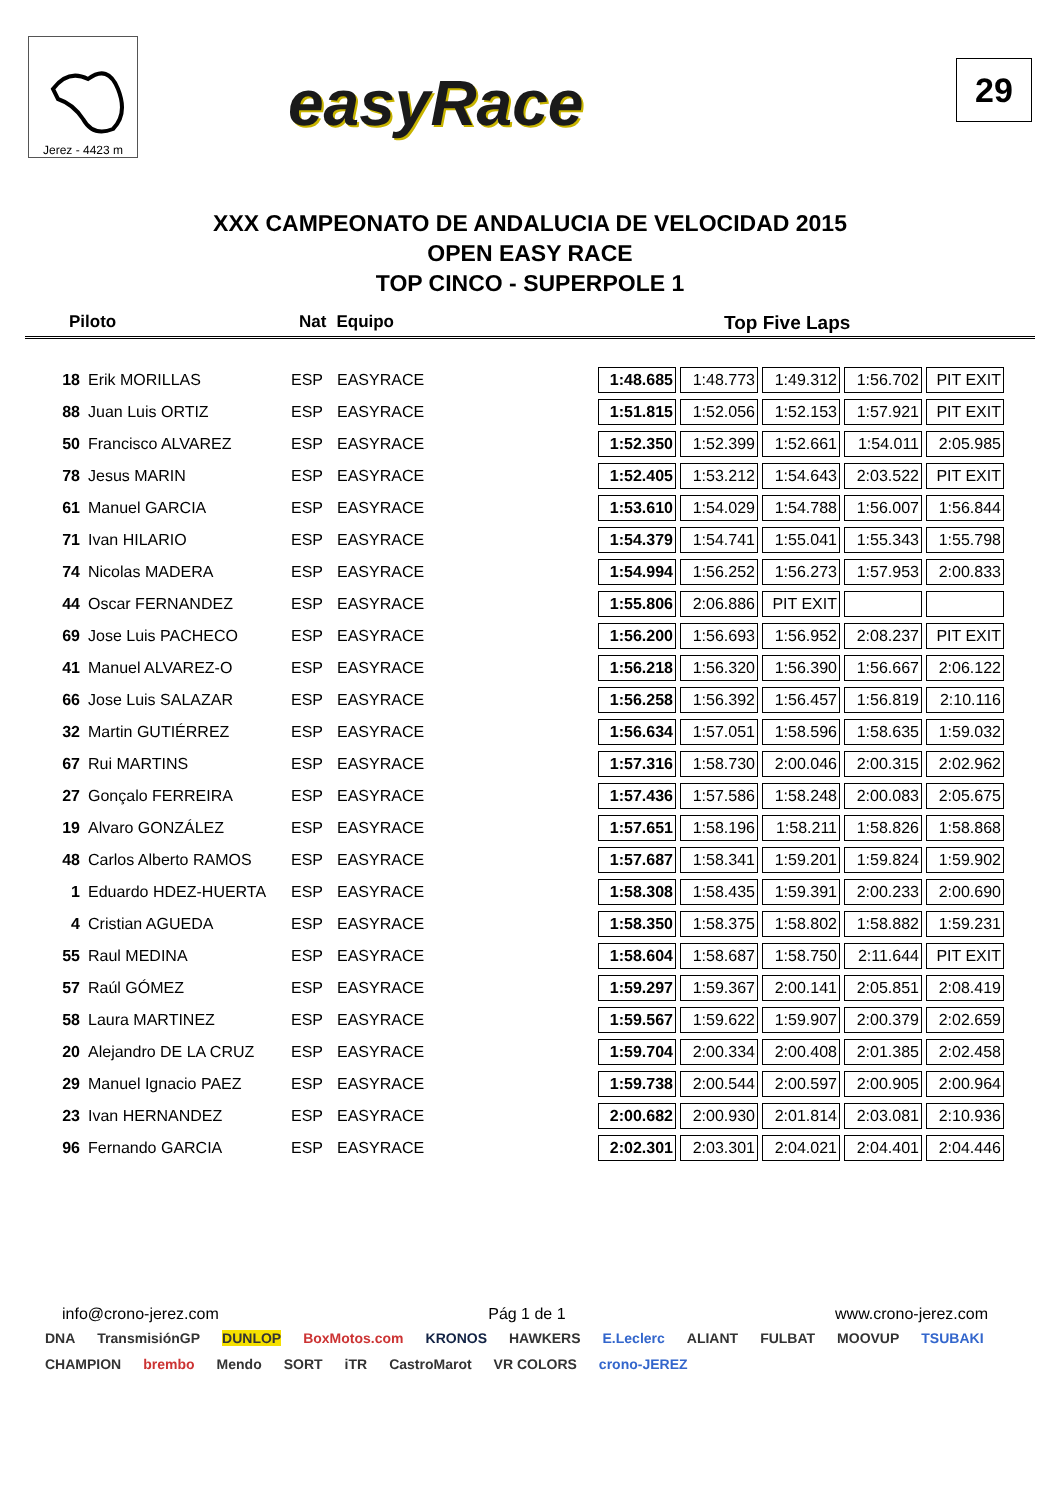Jerez - 4423 m
easyRace
29
XXX CAMPEONATO DE ANDALUCIA DE VELOCIDAD 2015
OPEN EASY RACE
TOP CINCO - SUPERPOLE 1
Piloto Nat Equipo Top Five Laps
| 18 | Erik MORILLAS | ESP | EASYRACE | 1:48.685 | 1:48.773 | 1:49.312 | 1:56.702 | PIT EXIT |
| 88 | Juan Luis ORTIZ | ESP | EASYRACE | 1:51.815 | 1:52.056 | 1:52.153 | 1:57.921 | PIT EXIT |
| 50 | Francisco ALVAREZ | ESP | EASYRACE | 1:52.350 | 1:52.399 | 1:52.661 | 1:54.011 | 2:05.985 |
| 78 | Jesus MARIN | ESP | EASYRACE | 1:52.405 | 1:53.212 | 1:54.643 | 2:03.522 | PIT EXIT |
| 61 | Manuel GARCIA | ESP | EASYRACE | 1:53.610 | 1:54.029 | 1:54.788 | 1:56.007 | 1:56.844 |
| 71 | Ivan HILARIO | ESP | EASYRACE | 1:54.379 | 1:54.741 | 1:55.041 | 1:55.343 | 1:55.798 |
| 74 | Nicolas MADERA | ESP | EASYRACE | 1:54.994 | 1:56.252 | 1:56.273 | 1:57.953 | 2:00.833 |
| 44 | Oscar FERNANDEZ | ESP | EASYRACE | 1:55.806 | 2:06.886 | PIT EXIT | | |
| 69 | Jose Luis PACHECO | ESP | EASYRACE | 1:56.200 | 1:56.693 | 1:56.952 | 2:08.237 | PIT EXIT |
| 41 | Manuel ALVAREZ-O | ESP | EASYRACE | 1:56.218 | 1:56.320 | 1:56.390 | 1:56.667 | 2:06.122 |
| 66 | Jose Luis SALAZAR | ESP | EASYRACE | 1:56.258 | 1:56.392 | 1:56.457 | 1:56.819 | 2:10.116 |
| 32 | Martin GUTIÉRREZ | ESP | EASYRACE | 1:56.634 | 1:57.051 | 1:58.596 | 1:58.635 | 1:59.032 |
| 67 | Rui MARTINS | ESP | EASYRACE | 1:57.316 | 1:58.730 | 2:00.046 | 2:00.315 | 2:02.962 |
| 27 | Gonçalo FERREIRA | ESP | EASYRACE | 1:57.436 | 1:57.586 | 1:58.248 | 2:00.083 | 2:05.675 |
| 19 | Alvaro GONZÁLEZ | ESP | EASYRACE | 1:57.651 | 1:58.196 | 1:58.211 | 1:58.826 | 1:58.868 |
| 48 | Carlos Alberto RAMOS | ESP | EASYRACE | 1:57.687 | 1:58.341 | 1:59.201 | 1:59.824 | 1:59.902 |
| 1 | Eduardo HDEZ-HUERTA | ESP | EASYRACE | 1:58.308 | 1:58.435 | 1:59.391 | 2:00.233 | 2:00.690 |
| 4 | Cristian AGUEDA | ESP | EASYRACE | 1:58.350 | 1:58.375 | 1:58.802 | 1:58.882 | 1:59.231 |
| 55 | Raul MEDINA | ESP | EASYRACE | 1:58.604 | 1:58.687 | 1:58.750 | 2:11.644 | PIT EXIT |
| 57 | Raúl GÓMEZ | ESP | EASYRACE | 1:59.297 | 1:59.367 | 2:00.141 | 2:05.851 | 2:08.419 |
| 58 | Laura MARTINEZ | ESP | EASYRACE | 1:59.567 | 1:59.622 | 1:59.907 | 2:00.379 | 2:02.659 |
| 20 | Alejandro DE LA CRUZ | ESP | EASYRACE | 1:59.704 | 2:00.334 | 2:00.408 | 2:01.385 | 2:02.458 |
| 29 | Manuel Ignacio PAEZ | ESP | EASYRACE | 1:59.738 | 2:00.544 | 2:00.597 | 2:00.905 | 2:00.964 |
| 23 | Ivan HERNANDEZ | ESP | EASYRACE | 2:00.682 | 2:00.930 | 2:01.814 | 2:03.081 | 2:10.936 |
| 96 | Fernando GARCIA | ESP | EASYRACE | 2:02.301 | 2:03.301 | 2:04.021 | 2:04.401 | 2:04.446 |
info@crono-jerez.com Pág 1 de 1 www.crono-jerez.com
DNA TransmisiónGP DUNLOP BoxMotos.com KRONOS HAWKERS E.Leclerc ALIANT FULBAT MOOVUP TSUBAKI CHAMPION brembo Mendo SORT iTR CastroMarot VR COLORS crono-JEREZ